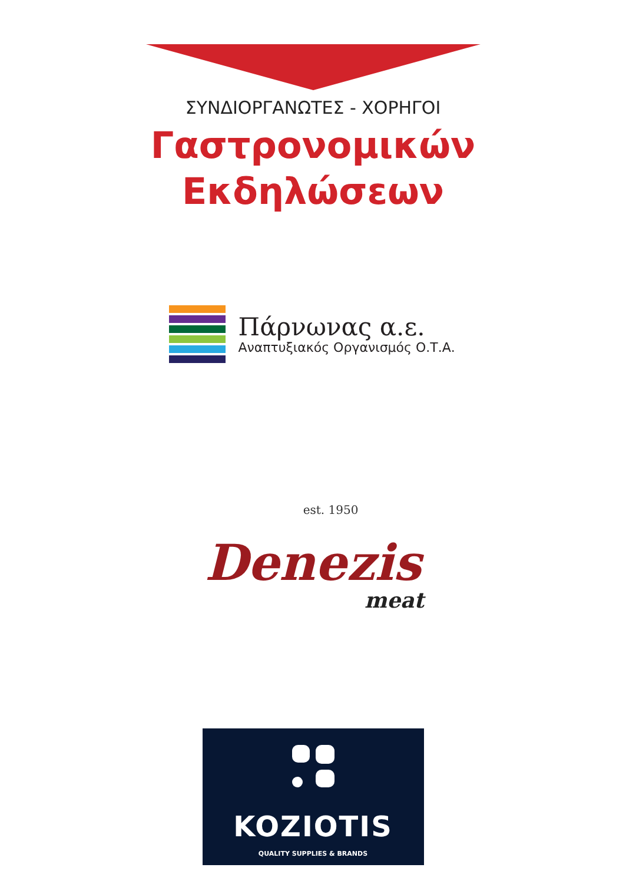ΣΥΝΔΙΟΡΓΑΝΩΤΕΣ - ΧΟΡΗΓΟΙ
Γαστρονομικών
Εκδηλώσεων
Πάρνωνας α.ε.
Αναπτυξιακός Οργανισμός Ο.Τ.Α.
est. 1950
Denezis
meat
KOZIOTIS
QUALITY SUPPLIES & BRANDS